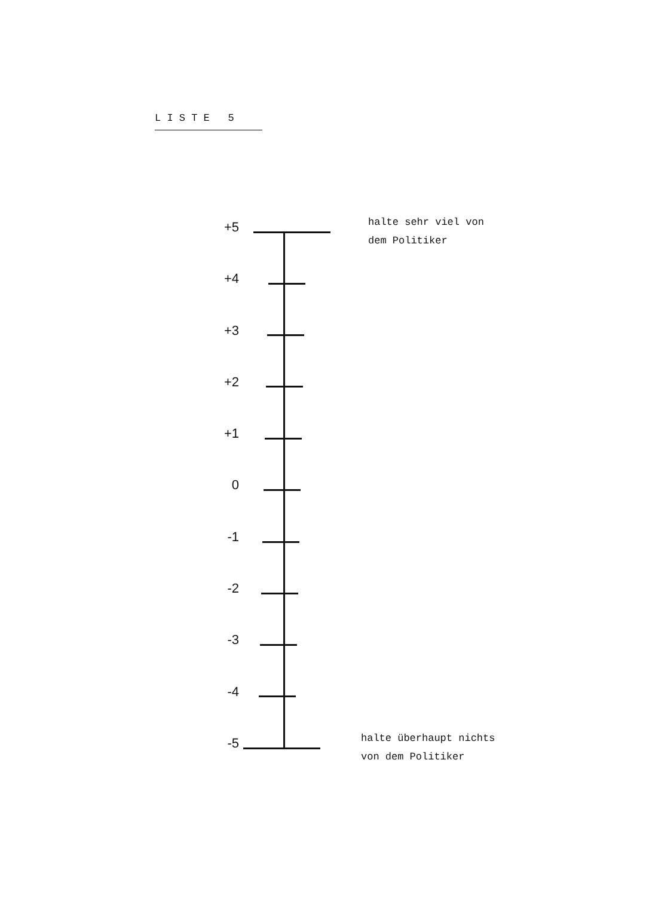L I S T E 5
+5
halte sehr viel von
dem Politiker
+4
+3
+2
+1
0
-1
-2
-3
-4
-5
halte überhaupt nichts
von dem Politiker